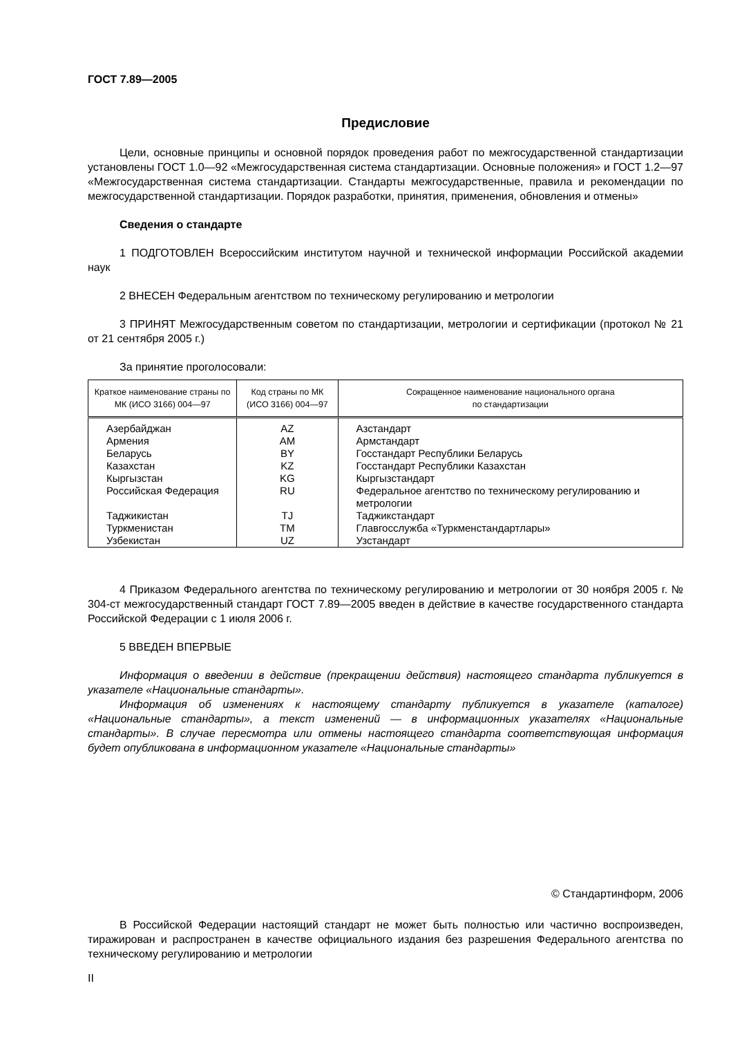ГОСТ 7.89—2005
Предисловие
Цели, основные принципы и основной порядок проведения работ по межгосударственной стандартизации установлены ГОСТ 1.0—92 «Межгосударственная система стандартизации. Основные положения» и ГОСТ 1.2—97 «Межгосударственная система стандартизации. Стандарты межгосударственные, правила и рекомендации по межгосударственной стандартизации. Порядок разработки, принятия, применения, обновления и отмены»
Сведения о стандарте
1 ПОДГОТОВЛЕН Всероссийским институтом научной и технической информации Российской академии наук
2 ВНЕСЕН Федеральным агентством по техническому регулированию и метрологии
3 ПРИНЯТ Межгосударственным советом по стандартизации, метрологии и сертификации (протокол № 21 от 21 сентября 2005 г.)
За принятие проголосовали:
| Краткое наименование страны по МК (ИСО 3166) 004—97 | Код страны по МК (ИСО 3166) 004—97 | Сокращенное наименование национального органа по стандартизации |
| --- | --- | --- |
| Азербайджан | AZ | Азстандарт |
| Армения | AM | Армстандарт |
| Беларусь | BY | Госстандарт Республики Беларусь |
| Казахстан | KZ | Госстандарт Республики Казахстан |
| Кыргызстан | KG | Кыргызстандарт |
| Российская Федерация | RU | Федеральное агентство по техническому регулированию и метрологии |
| Таджикистан | TJ | Таджикстандарт |
| Туркменистан | TM | Главгосслужба «Туркменстандартлары» |
| Узбекистан | UZ | Узстандарт |
4 Приказом Федерального агентства по техническому регулированию и метрологии от 30 ноября 2005 г. № 304-ст межгосударственный стандарт ГОСТ 7.89—2005 введен в действие в качестве государственного стандарта Российской Федерации с 1 июля 2006 г.
5 ВВЕДЕН ВПЕРВЫЕ
Информация о введении в действие (прекращении действия) настоящего стандарта публикуется в указателе «Национальные стандарты».
Информация об изменениях к настоящему стандарту публикуется в указателе (каталоге) «Национальные стандарты», а текст изменений — в информационных указателях «Национальные стандарты». В случае пересмотра или отмены настоящего стандарта соответствующая информация будет опубликована в информационном указателе «Национальные стандарты»
© Стандартинформ, 2006
В Российской Федерации настоящий стандарт не может быть полностью или частично воспроизведен, тиражирован и распространен в качестве официального издания без разрешения Федерального агентства по техническому регулированию и метрологии
II